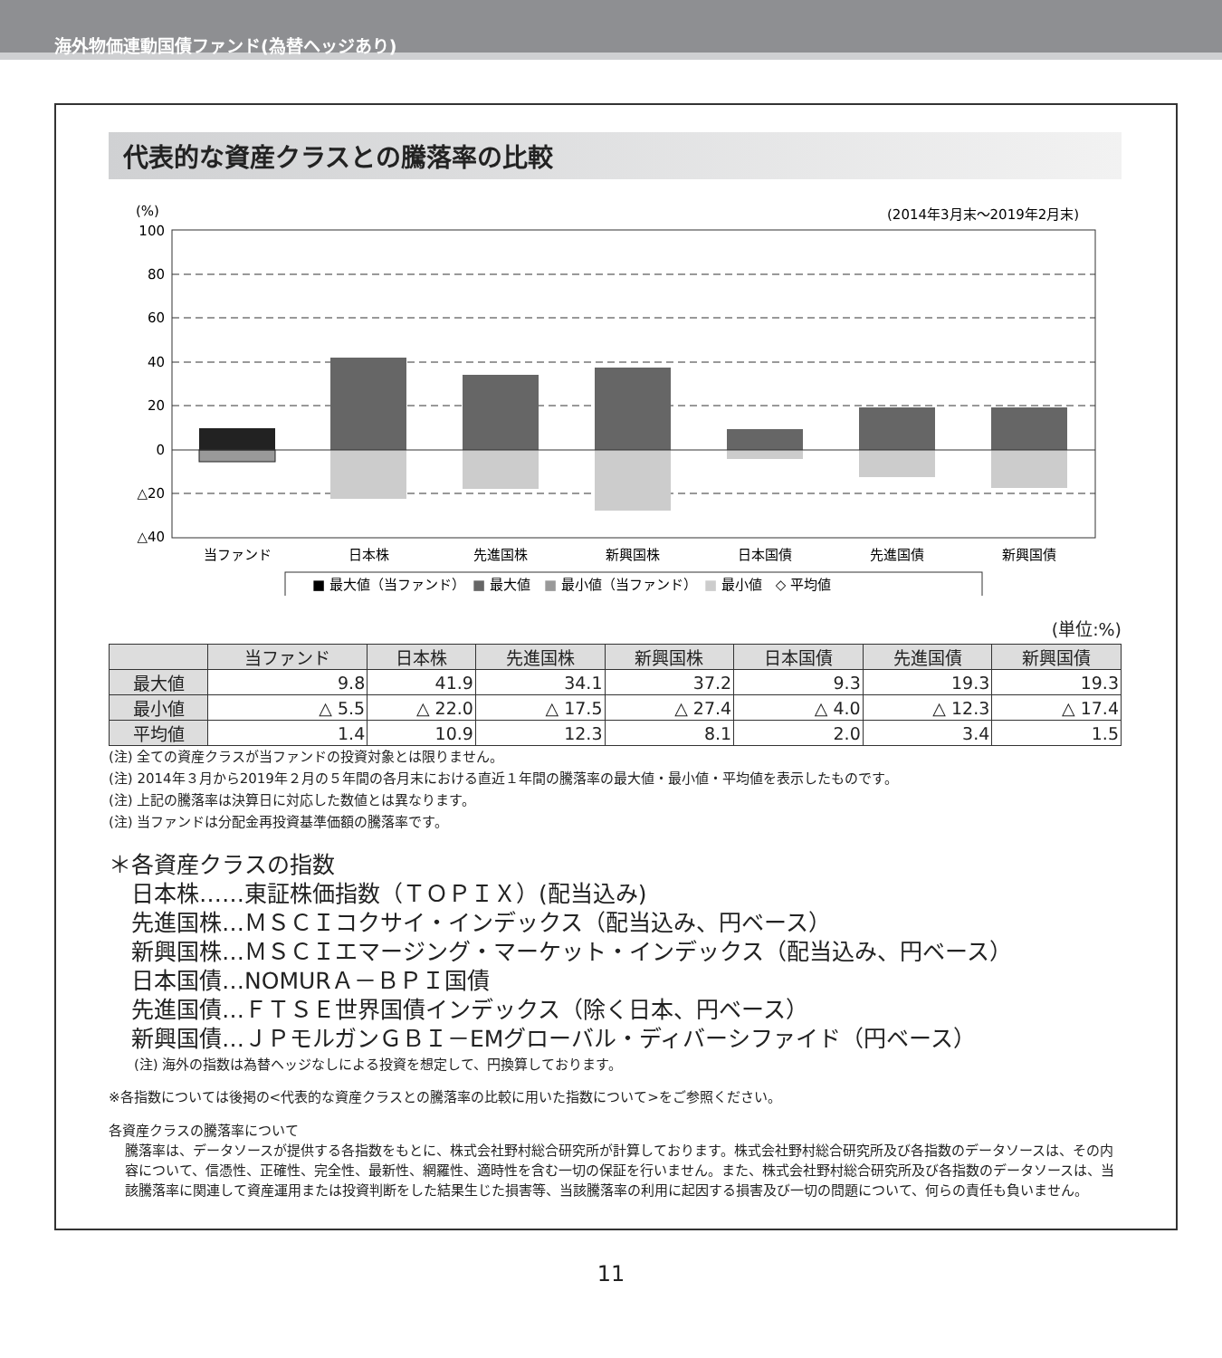海外物価連動国債ファンド(為替ヘッジあり)
代表的な資産クラスとの騰落率の比較
(%)
(2014年3月末～2019年2月末)
100
80
60
40
20
0
△20
△40
当ファンド
日本株
先進国株
新興国株
日本国債
先進国債
新興国債
■ 最大値（当ファンド）　■ 最大値　■ 最小値（当ファンド）　■ 最小値　◇ 平均値
(単位:%)
| | 当ファンド | 日本株 | 先進国株 | 新興国株 | 日本国債 | 先進国債 | 新興国債 |
| --- | --- | --- | --- | --- | --- | --- | --- |
| 最大値 | 9.8 | 41.9 | 34.1 | 37.2 | 9.3 | 19.3 | 19.3 |
| 最小値 | △ 5.5 | △ 22.0 | △ 17.5 | △ 27.4 | △ 4.0 | △ 12.3 | △ 17.4 |
| 平均値 | 1.4 | 10.9 | 12.3 | 8.1 | 2.0 | 3.4 | 1.5 |
(注) 全ての資産クラスが当ファンドの投資対象とは限りません。
(注) 2014年３月から2019年２月の５年間の各月末における直近１年間の騰落率の最大値・最小値・平均値を表示したものです。
(注) 上記の騰落率は決算日に対応した数値とは異なります。
(注) 当ファンドは分配金再投資基準価額の騰落率です。
＊各資産クラスの指数
　日本株……東証株価指数（ＴＯＰＩＸ）(配当込み)
　先進国株…ＭＳＣＩコクサイ・インデックス（配当込み、円ベース）
　新興国株…ＭＳＣＩエマージング・マーケット・インデックス（配当込み、円ベース）
　日本国債…NOMURＡ－ＢＰＩ国債
　先進国債…ＦＴＳＥ世界国債インデックス（除く日本、円ベース）
　新興国債…ＪＰモルガンＧＢＩ－EMグローバル・ディバーシファイド（円ベース）
(注) 海外の指数は為替ヘッジなしによる投資を想定して、円換算しております。
※各指数については後掲の<代表的な資産クラスとの騰落率の比較に用いた指数について>をご参照ください。
各資産クラスの騰落率について
騰落率は、データソースが提供する各指数をもとに、株式会社野村総合研究所が計算しております。株式会社野村総合研究所及び各指数のデータソースは、その内容について、信憑性、正確性、完全性、最新性、網羅性、適時性を含む一切の保証を行いません。また、株式会社野村総合研究所及び各指数のデータソースは、当該騰落率に関連して資産運用または投資判断をした結果生じた損害等、当該騰落率の利用に起因する損害及び一切の問題について、何らの責任も負いません。
11